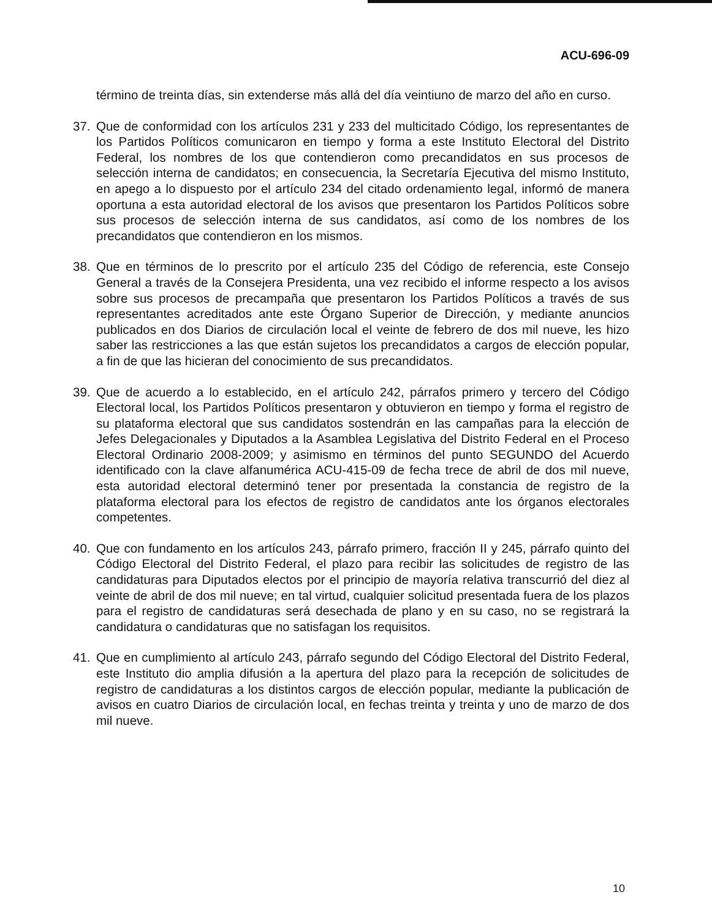ACU-696-09
término de treinta días, sin extenderse más allá del día veintiuno de marzo del año en curso.
37. Que de conformidad con los artículos 231 y 233 del multicitado Código, los representantes de los Partidos Políticos comunicaron en tiempo y forma a este Instituto Electoral del Distrito Federal, los nombres de los que contendieron como precandidatos en sus procesos de selección interna de candidatos; en consecuencia, la Secretaría Ejecutiva del mismo Instituto, en apego a lo dispuesto por el artículo 234 del citado ordenamiento legal, informó de manera oportuna a esta autoridad electoral de los avisos que presentaron los Partidos Políticos sobre sus procesos de selección interna de sus candidatos, así como de los nombres de los precandidatos que contendieron en los mismos.
38. Que en términos de lo prescrito por el artículo 235 del Código de referencia, este Consejo General a través de la Consejera Presidenta, una vez recibido el informe respecto a los avisos sobre sus procesos de precampaña que presentaron los Partidos Políticos a través de sus representantes acreditados ante este Órgano Superior de Dirección, y mediante anuncios publicados en dos Diarios de circulación local el veinte de febrero de dos mil nueve, les hizo saber las restricciones a las que están sujetos los precandidatos a cargos de elección popular, a fin de que las hicieran del conocimiento de sus precandidatos.
39. Que de acuerdo a lo establecido, en el artículo 242, párrafos primero y tercero del Código Electoral local, los Partidos Políticos presentaron y obtuvieron en tiempo y forma el registro de su plataforma electoral que sus candidatos sostendrán en las campañas para la elección de Jefes Delegacionales y Diputados a la Asamblea Legislativa del Distrito Federal en el Proceso Electoral Ordinario 2008-2009; y asimismo en términos del punto SEGUNDO del Acuerdo identificado con la clave alfanumérica ACU-415-09 de fecha trece de abril de dos mil nueve, esta autoridad electoral determinó tener por presentada la constancia de registro de la plataforma electoral para los efectos de registro de candidatos ante los órganos electorales competentes.
40. Que con fundamento en los artículos 243, párrafo primero, fracción II y 245, párrafo quinto del Código Electoral del Distrito Federal, el plazo para recibir las solicitudes de registro de las candidaturas para Diputados electos por el principio de mayoría relativa transcurrió del diez al veinte de abril de dos mil nueve; en tal virtud, cualquier solicitud presentada fuera de los plazos para el registro de candidaturas será desechada de plano y en su caso, no se registrará la candidatura o candidaturas que no satisfagan los requisitos.
41. Que en cumplimiento al artículo 243, párrafo segundo del Código Electoral del Distrito Federal, este Instituto dio amplia difusión a la apertura del plazo para la recepción de solicitudes de registro de candidaturas a los distintos cargos de elección popular, mediante la publicación de avisos en cuatro Diarios de circulación local, en fechas treinta y treinta y uno de marzo de dos mil nueve.
10